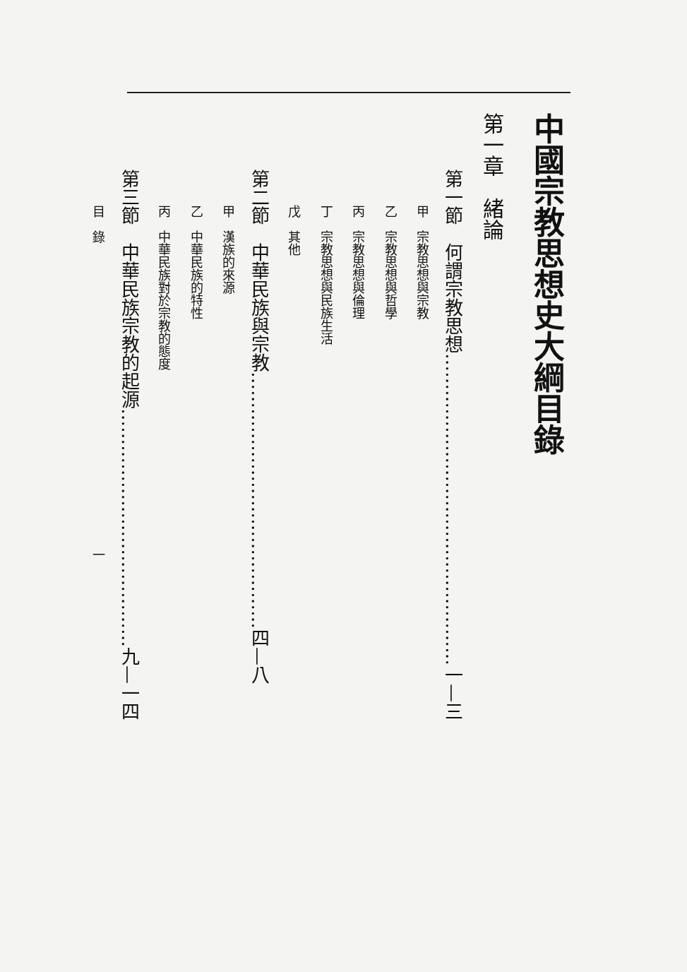中國宗教思想史大綱目錄
第一章　緒論
第一節　何謂宗教思想……………………………………………一—三
甲　宗教思想與宗教
乙　宗教思想與哲學
丙　宗教思想與倫理
丁　宗教思想與民族生活
戊　其他
第二節　中華民族與宗教……………………………………四—八
甲　漢族的來源
乙　中華民族的特性
丙　中華民族對於宗教的態度
第三節　中華民族宗教的起源…………………………………九—一四
目　錄　　　　　　　　　　　　　　　　　　　　　　　　一